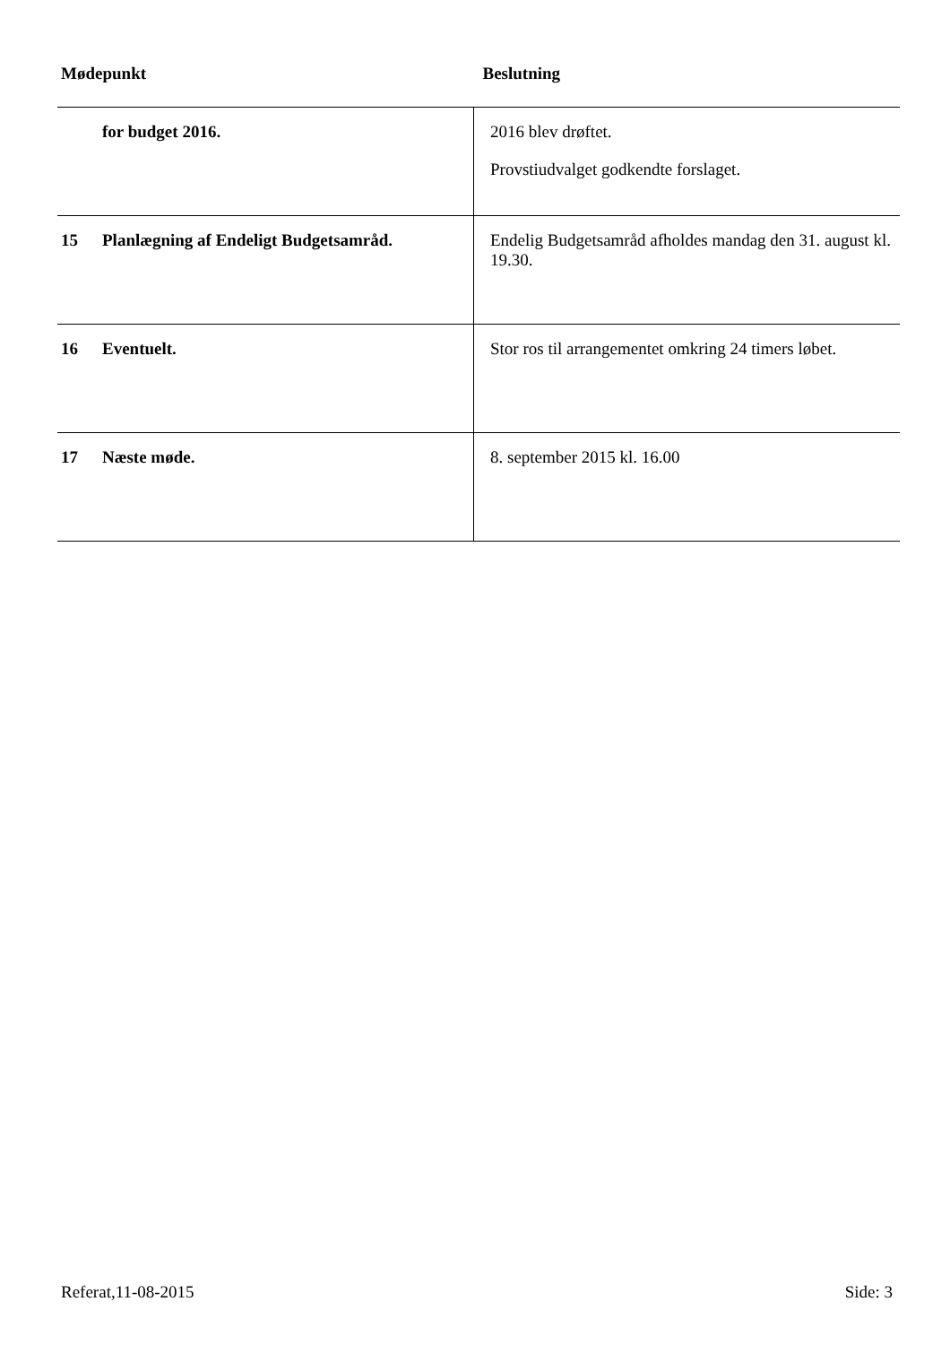| Mødepunkt | | Beslutning |
| --- | --- | --- |
| | for budget 2016. | 2016 blev drøftet. Provstiudvalget godkendte forslaget. |
| 15 | Planlægning af Endeligt Budgetsamråd. | Endelig Budgetsamråd afholdes mandag den 31. august kl. 19.30. |
| 16 | Eventuelt. | Stor ros til arrangementet omkring 24 timers løbet. |
| 17 | Næste møde. | 8. september 2015 kl. 16.00 |
Referat,11-08-2015 Side: 3